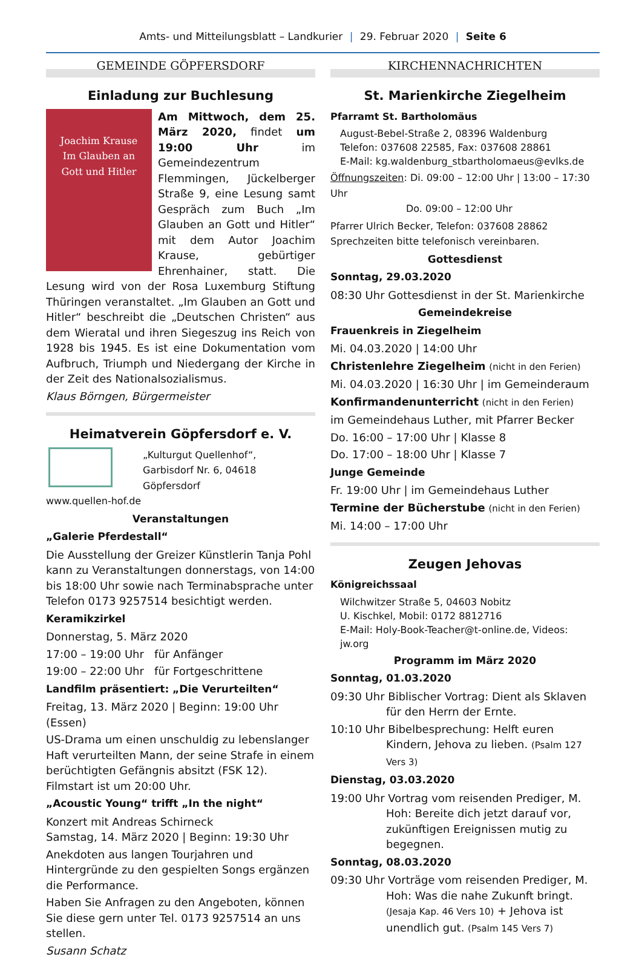Amts- und Mitteilungsblatt – Landkurier | 29. Februar 2020 | Seite 6
GEMEINDE GÖPFERSDORF
Einladung zur Buchlesung
Joachim Krause
Im Glauben an
Gott und Hitler
Am Mittwoch, dem 25. März 2020, findet um 19:00 Uhr im Gemeindezentrum Flemmingen, Jückelberger Straße 9, eine Lesung samt Gespräch zum Buch „Im Glauben an Gott und Hitler“ mit dem Autor Joachim Krause, gebürtiger Ehrenhainer, statt. Die Lesung wird von der Rosa Luxemburg Stiftung Thüringen veranstaltet. „Im Glauben an Gott und Hitler“ beschreibt die „Deutschen Christen“ aus dem Wieratal und ihren Siegeszug ins Reich von 1928 bis 1945. Es ist eine Dokumentation vom Aufbruch, Triumph und Niedergang der Kirche in der Zeit des Nationalsozialismus.
Klaus Börngen, Bürgermeister
Heimatverein Göpfersdorf e. V.
„Kulturgut Quellenhof“,
Garbisdorf Nr. 6, 04618 Göpfersdorf
www.quellen-hof.de
Veranstaltungen
„Galerie Pferdestall“
Die Ausstellung der Greizer Künstlerin Tanja Pohl kann zu Veranstaltungen donnerstags, von 14:00 bis 18:00 Uhr sowie nach Terminabsprache unter Telefon 0173 9257514 besichtigt werden.
Keramikzirkel
Donnerstag, 5. März 2020
17:00 – 19:00 Uhr für Anfänger
19:00 – 22:00 Uhr für Fortgeschrittene
Landfilm präsentiert: „Die Verurteilten“
Freitag, 13. März 2020 | Beginn: 19:00 Uhr (Essen)
US-Drama um einen unschuldig zu lebenslanger Haft verurteilten Mann, der seine Strafe in einem berüchtigten Gefängnis absitzt (FSK 12). Filmstart ist um 20:00 Uhr.
„Acoustic Young“ trifft „In the night“
Konzert mit Andreas Schirneck
Samstag, 14. März 2020 | Beginn: 19:30 Uhr
Anekdoten aus langen Tourjahren und Hintergründe zu den gespielten Songs ergänzen die Performance.
Haben Sie Anfragen zu den Angeboten, können Sie diese gern unter Tel. 0173 9257514 an uns stellen.
Susann Schatz
KIRCHENNACHRICHTEN
St. Marienkirche Ziegelheim
Pfarramt St. Bartholomäus
August-Bebel-Straße 2, 08396 Waldenburg
Telefon: 037608 22585, Fax: 037608 28861
E-Mail: kg.waldenburg_stbartholomaeus@evlks.de
Öffnungszeiten: Di. 09:00 – 12:00 Uhr | 13:00 – 17:30 Uhr
Do. 09:00 – 12:00 Uhr
Pfarrer Ulrich Becker, Telefon: 037608 28862
Sprechzeiten bitte telefonisch vereinbaren.
Gottesdienst
Sonntag, 29.03.2020
08:30 Uhr Gottesdienst in der St. Marienkirche
Gemeindekreise
Frauenkreis in Ziegelheim
Mi. 04.03.2020 | 14:00 Uhr
Christenlehre Ziegelheim (nicht in den Ferien)
Mi. 04.03.2020 | 16:30 Uhr | im Gemeinderaum
Konfirmandenunterricht (nicht in den Ferien)
im Gemeindehaus Luther, mit Pfarrer Becker
Do. 16:00 – 17:00 Uhr | Klasse 8
Do. 17:00 – 18:00 Uhr | Klasse 7
Junge Gemeinde
Fr. 19:00 Uhr | im Gemeindehaus Luther
Termine der Bücherstube (nicht in den Ferien)
Mi. 14:00 – 17:00 Uhr
Zeugen Jehovas
Königreichssaal
Wilchwitzer Straße 5, 04603 Nobitz
U. Kischkel, Mobil: 0172 8812716
E-Mail: Holy-Book-Teacher@t-online.de, Videos: jw.org
Programm im März 2020
Sonntag, 01.03.2020
09:30 Uhr Biblischer Vortrag: Dient als Sklaven für den Herrn der Ernte.
10:10 Uhr Bibelbesprechung: Helft euren Kindern, Jehova zu lieben. (Psalm 127 Vers 3)
Dienstag, 03.03.2020
19:00 Uhr Vortrag vom reisenden Prediger, M. Hoh: Bereite dich jetzt darauf vor, zukünftigen Ereignissen mutig zu begegnen.
Sonntag, 08.03.2020
09:30 Uhr Vorträge vom reisenden Prediger, M. Hoh: Was die nahe Zukunft bringt. (Jesaja Kap. 46 Vers 10) + Jehova ist unendlich gut. (Psalm 145 Vers 7)